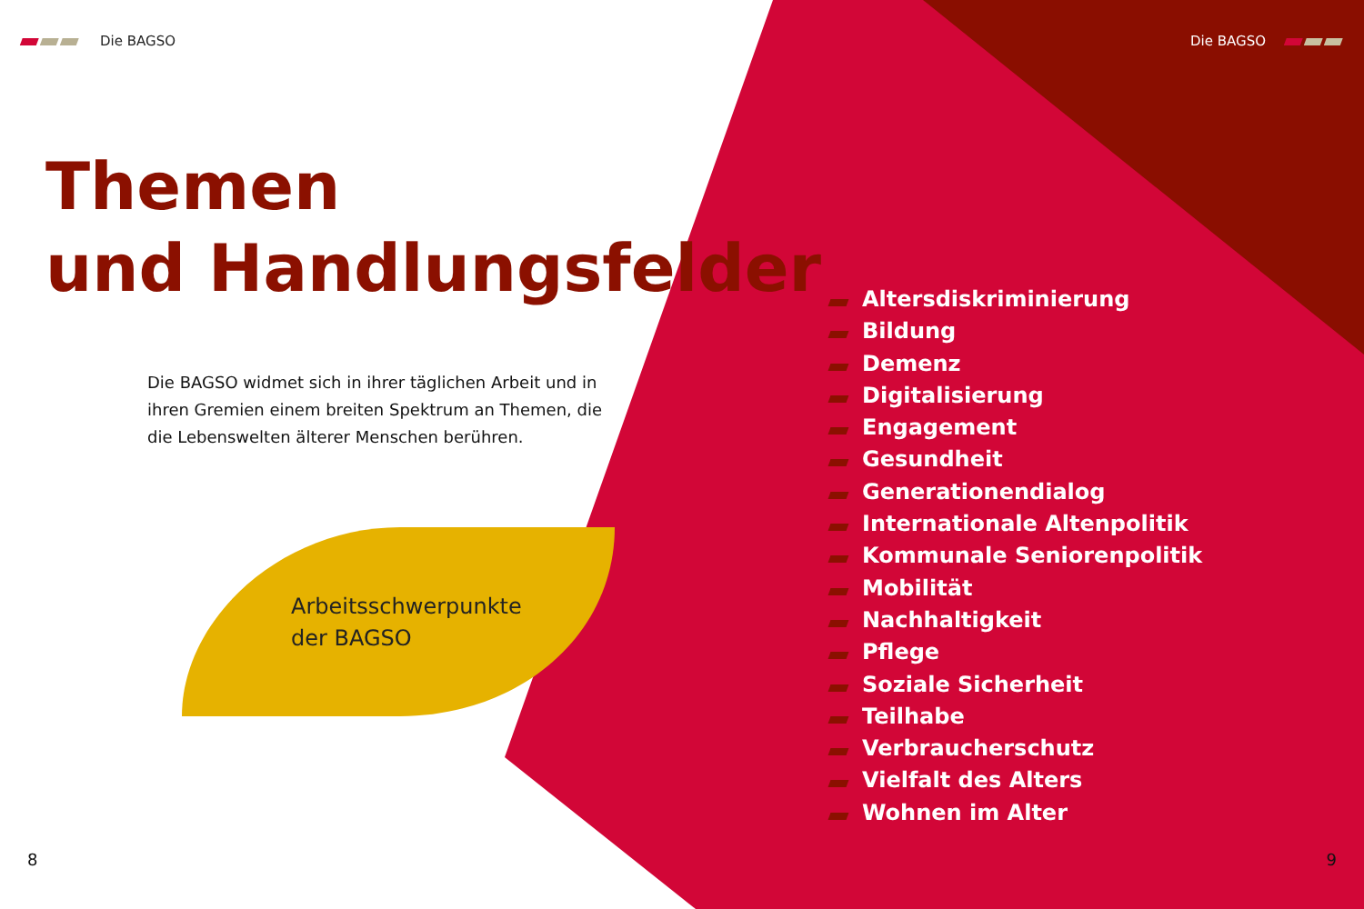Die BAGSO Die BAGSO
Themen
und Handlungsfelder
Die BAGSO widmet sich in ihrer täglichen Arbeit und in ihren Gremien einem breiten Spektrum an Themen, die die Lebenswelten älterer Menschen berühren.
Arbeitsschwerpunkte
der BAGSO
Altersdiskriminierung
Bildung
Demenz
Digitalisierung
Engagement
Gesundheit
Generationendialog
Internationale Altenpolitik
Kommunale Seniorenpolitik
Mobilität
Nachhaltigkeit
Pflege
Soziale Sicherheit
Teilhabe
Verbraucherschutz
Vielfalt des Alters
Wohnen im Alter
8 9